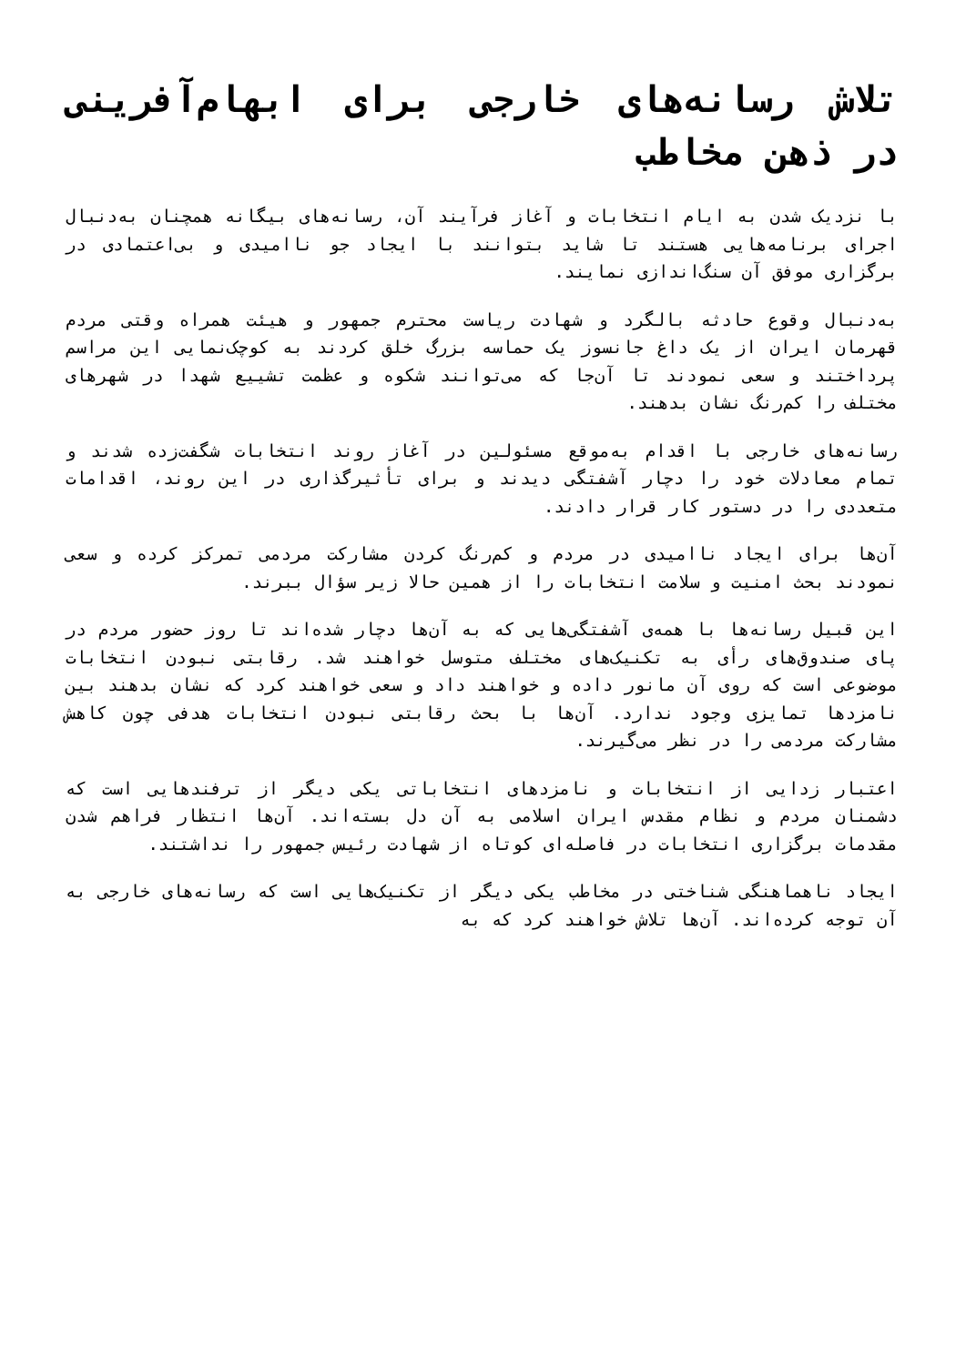تلاش رسانه‌های خارجی برای ابهام‌آفرینی در ذهن مخاطب
با نزدیک شدن به ایام انتخابات و آغاز فرآیند آن، رسانه‌های بیگانه همچنان به‌دنبال اجرای برنامه‌هایی هستند تا شاید بتوانند با ایجاد جو ناامیدی و بی‌اعتمادی در برگزاری موفق آن سنگ‌اندازی نمایند.
به‌دنبال وقوع حادثه بالگرد و شهادت ریاست محترم جمهور و هیئت همراه وقتی مردم قهرمان ایران از یک داغ جانسوز یک حماسه بزرگ خلق کردند به کوچک‌نمایی این مراسم پرداختند و سعی نمودند تا آن‌جا که می‌توانند شکوه و عظمت تشییع شهدا در شهرهای مختلف را کم‌رنگ نشان بدهند.
رسانه‌های خارجی با اقدام به‌موقع مسئولین در آغاز روند انتخابات شگفت‌زده شدند و تمام معادلات خود را دچار آشفتگی دیدند و برای تأثیرگذاری در این روند، اقدامات متعددی را در دستور کار قرار دادند.
آن‌ها برای ایجاد ناامیدی در مردم و کم‌رنگ کردن مشارکت مردمی تمرکز کرده و سعی نمودند بحث امنیت و سلامت انتخابات را از همین حالا زیر سؤال ببرند.
این قبیل رسانه‌ها با همه‌ی آشفتگی‌هایی که به آن‌ها دچار شده‌اند تا روز حضور مردم در پای صندوق‌های رأی به تکنیک‌های مختلف متوسل خواهند شد. رقابتی نبودن انتخابات موضوعی است که روی آن مانور داده و خواهند داد و سعی خواهند کرد که نشان بدهند بین نامزدها تمایزی وجود ندارد. آن‌ها با بحث رقابتی نبودن انتخابات هدفی چون کاهش مشارکت مردمی را در نظر می‌گیرند.
اعتبار زدایی از انتخابات و نامزدهای انتخاباتی یکی دیگر از ترفندهایی است که دشمنان مردم و نظام مقدس ایران اسلامی به آن دل بسته‌اند. آن‌ها انتظار فراهم شدن مقدمات برگزاری انتخابات در فاصله‌ای کوتاه از شهادت رئیس جمهور را نداشتند.
ایجاد ناهماهنگی شناختی در مخاطب یکی دیگر از تکنیک‌هایی است که رسانه‌های خارجی به آن توجه کرده‌اند. آن‌ها تلاش خواهند کرد که به